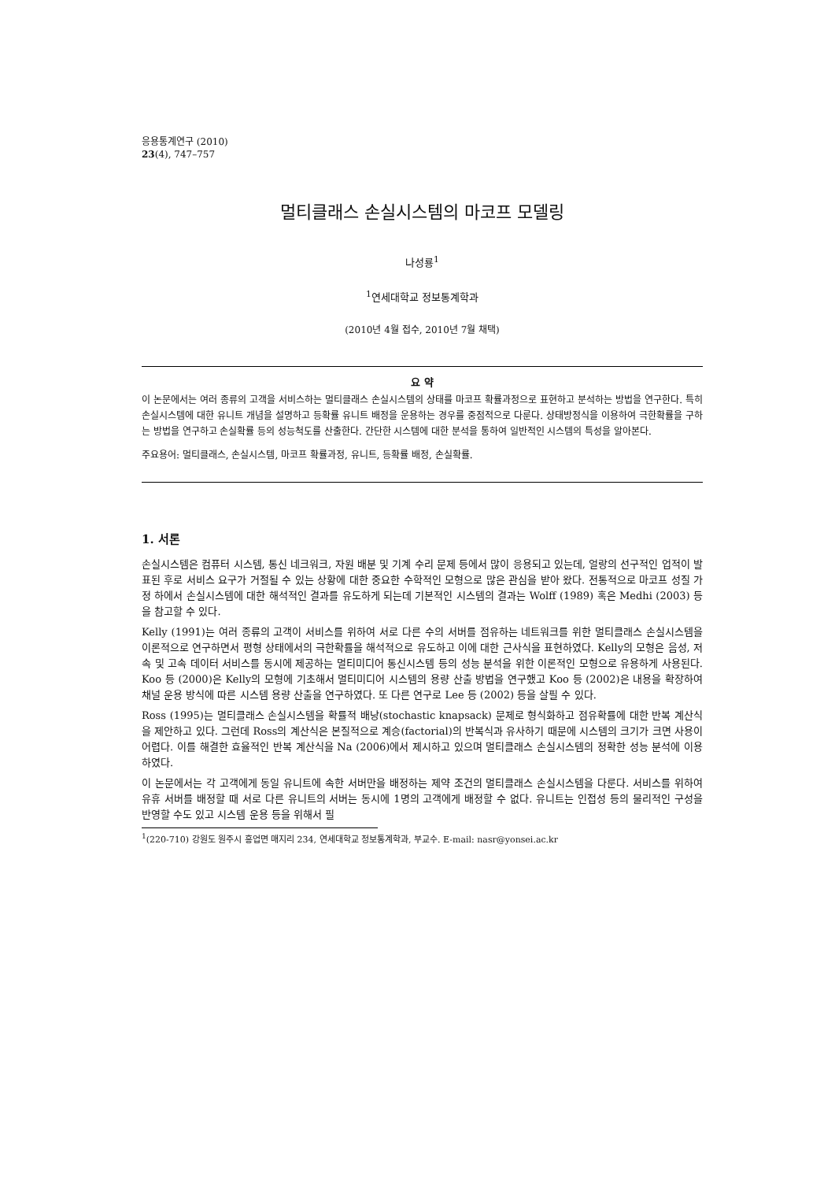응용통계연구 (2010)
23(4), 747–757
멀티클래스 손실시스템의 마코프 모델링
나성룡<sup>1</sup>
<sup>1</sup> 연세대학교 정보통계학과
(2010년 4월 접수, 2010년 7월 채택)
요 약
이 논문에서는 여러 종류의 고객을 서비스하는 멀티클래스 손실시스템의 상태를 마코프 확률과정으로 표현하고 분석하는 방법을 연구한다. 특히 손실시스템에 대한 유니트 개념을 설명하고 등확률 유니트 배정을 운용하는 경우를 중점적으로 다룬다. 상태방정식을 이용하여 극한확률을 구하는 방법을 연구하고 손실확률 등의 성능척도를 산출한다. 간단한 시스템에 대한 분석을 통하여 일반적인 시스템의 특성을 알아본다.
주요용어: 멀티클래스, 손실시스템, 마코프 확률과정, 유니트, 등확률 배정, 손실확률.
1. 서론
손실시스템은 컴퓨터 시스템, 통신 네크워크, 자원 배분 및 기계 수리 문제 등에서 많이 응용되고 있는데, 얼랑의 선구적인 업적이 발표된 후로 서비스 요구가 거절될 수 있는 상황에 대한 중요한 수학적인 모형으로 많은 관심을 받아 왔다. 전통적으로 마코프 성질 가정 하에서 손실시스템에 대한 해석적인 결과를 유도하게 되는데 기본적인 시스템의 결과는 Wolff (1989) 혹은 Medhi (2003) 등을 참고할 수 있다.
Kelly (1991)는 여러 종류의 고객이 서비스를 위하여 서로 다른 수의 서버를 점유하는 네트워크를 위한 멀티클래스 손실시스템을 이론적으로 연구하면서 평형 상태에서의 극한확률을 해석적으로 유도하고 이에 대한 근사식을 표현하였다. Kelly의 모형은 음성, 저속 및 고속 데이터 서비스를 동시에 제공하는 멀티미디어 통신시스템 등의 성능 분석을 위한 이론적인 모형으로 유용하게 사용된다. Koo 등 (2000)은 Kelly의 모형에 기초해서 멀티미디어 시스템의 용량 산출 방법을 연구했고 Koo 등 (2002)은 내용을 확장하여 채널 운용 방식에 따른 시스템 용량 산출을 연구하였다. 또 다른 연구로 Lee 등 (2002) 등을 살필 수 있다.
Ross (1995)는 멀티클래스 손실시스템을 확률적 배낭(stochastic knapsack) 문제로 형식화하고 점유확률에 대한 반복 계산식을 제안하고 있다. 그런데 Ross의 계산식은 본질적으로 계승(factorial)의 반복식과 유사하기 때문에 시스템의 크기가 크면 사용이 어렵다. 이를 해결한 효율적인 반복 계산식을 Na (2006)에서 제시하고 있으며 멀티클래스 손실시스템의 정확한 성능 분석에 이용하였다.
이 논문에서는 각 고객에게 동일 유니트에 속한 서버만을 배정하는 제약 조건의 멀티클래스 손실시스템을 다룬다. 서비스를 위하여 유휴 서버를 배정할 때 서로 다른 유니트의 서버는 동시에 1명의 고객에게 배정할 수 없다. 유니트는 인접성 등의 물리적인 구성을 반영할 수도 있고 시스템 운용 등을 위해서 필
<sup>1</sup> (220-710) 강원도 원주시 흥업면 매지리 234, 연세대학교 정보통계학과, 부교수. E-mail: nasr@yonsei.ac.kr